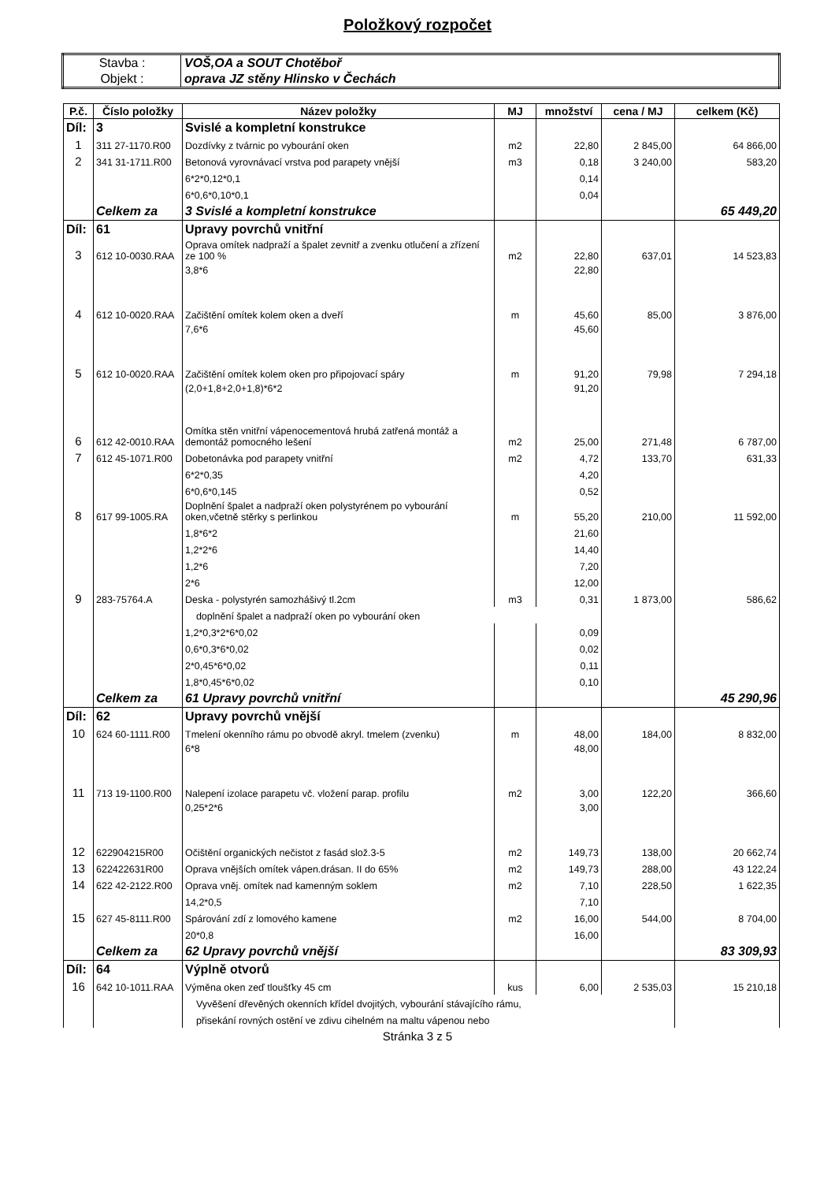Položkový rozpočet
| Stavba : | VOŠ,OA a SOUT Chotěboř |
| Objekt : | oprava JZ stěny Hlinsko v Čechách |
| P.č. | Číslo položky | Název položky | MJ | množství | cena / MJ | celkem (Kč) |
| --- | --- | --- | --- | --- | --- | --- |
| Díl: | 3 | Svislé a kompletní konstrukce | | | | |
| 1 | 311 27-1170.R00 | Dozdívky z tvárnic po vybourání oken | m2 | 22,80 | 2 845,00 | 64 866,00 |
| 2 | 341 31-1711.R00 | Betonová vyrovnávací vrstva pod parapety vnější | m3 | 0,18 | 3 240,00 | 583,20 |
| | | 6*2*0,12*0,1 | | 0,14 | | |
| | | 6*0,6*0,10*0,1 | | 0,04 | | |
| | Celkem za | 3 Svislé a kompletní konstrukce | | | | 65 449,20 |
| Díl: | 61 | Upravy povrchů vnitřní | | | | |
| 3 | 612 10-0030.RAA | Oprava omítek nadpraží a špalet zevnitř a zvenku otlučení a zřízení ze 100 % | m2 | 22,80 | 637,01 | 14 523,83 |
| | | 3,8*6 | | 22,80 | | |
| 4 | 612 10-0020.RAA | Začištění omítek kolem oken a dveří | m | 45,60 | 85,00 | 3 876,00 |
| | | 7,6*6 | | 45,60 | | |
| 5 | 612 10-0020.RAA | Začištění omítek kolem oken pro připojovací spáry | m | 91,20 | 79,98 | 7 294,18 |
| | | (2,0+1,8+2,0+1,8)*6*2 | | 91,20 | | |
| 6 | 612 42-0010.RAA | Omítka stěn vnitřní vápenocementová hrubá zatřená montáž a demontáž pomocného lešení | m2 | 25,00 | 271,48 | 6 787,00 |
| 7 | 612 45-1071.R00 | Dobetonávka pod parapety vnitřní | m2 | 4,72 | 133,70 | 631,33 |
| | | 6*2*0,35 | | 4,20 | | |
| | | 6*0,6*0,145 | | 0,52 | | |
| 8 | 617 99-1005.RA | Doplnění špalet a nadpraží oken polystyrénem po vybourání oken,včetně stěrky s perlinkou | m | 55,20 | 210,00 | 11 592,00 |
| | | 1,8*6*2 | | 21,60 | | |
| | | 1,2*2*6 | | 14,40 | | |
| | | 1,2*6 | | 7,20 | | |
| | | 2*6 | | 12,00 | | |
| 9 | 283-75764.A | Deska - polystyrén samozhášivý tl.2cm | m3 | 0,31 | 1 873,00 | 586,62 |
| | | doplnění špalet a nadpraží oken po vybourání oken | | | | |
| | | 1,2*0,3*2*6*0,02 | | 0,09 | | |
| | | 0,6*0,3*6*0,02 | | 0,02 | | |
| | | 2*0,45*6*0,02 | | 0,11 | | |
| | | 1,8*0,45*6*0,02 | | 0,10 | | |
| | Celkem za | 61 Upravy povrchů vnitřní | | | | 45 290,96 |
| Díl: | 62 | Upravy povrchů vnější | | | | |
| 10 | 624 60-1111.R00 | Tmelení okenního rámu po obvodě akryl. tmelem (zvenku) | m | 48,00 | 184,00 | 8 832,00 |
| | | 6*8 | | 48,00 | | |
| 11 | 713 19-1100.R00 | Nalepení izolace parapetu vč. vložení parap. profilu | m2 | 3,00 | 122,20 | 366,60 |
| | | 0,25*2*6 | | 3,00 | | |
| 12 | 622904215R00 | Očištění organických nečistot z fasád slož.3-5 | m2 | 149,73 | 138,00 | 20 662,74 |
| 13 | 622422631R00 | Oprava vnějších omítek vápen.drásan. II do 65% | m2 | 149,73 | 288,00 | 43 122,24 |
| 14 | 622 42-2122.R00 | Oprava vněj. omítek nad kamenným soklem | m2 | 7,10 | 228,50 | 1 622,35 |
| | | 14,2*0,5 | | 7,10 | | |
| 15 | 627 45-8111.R00 | Spárování zdí z lomového kamene | m2 | 16,00 | 544,00 | 8 704,00 |
| | | 20*0,8 | | 16,00 | | |
| | Celkem za | 62 Upravy povrchů vnější | | | | 83 309,93 |
| Díl: | 64 | Výplně otvorů | | | | |
| 16 | 642 10-1011.RAA | Výměna oken zeď tloušťky 45 cm | kus | 6,00 | 2 535,03 | 15 210,18 |
| | | Vyvěšení dřevěných okenních křídel dvojitých, vybourání stávajícího rámu, | | | | |
| | | přisekání rovných ostění ve zdivu cihelném na maltu vápenou nebo | | | | |
Stránka 3 z 5